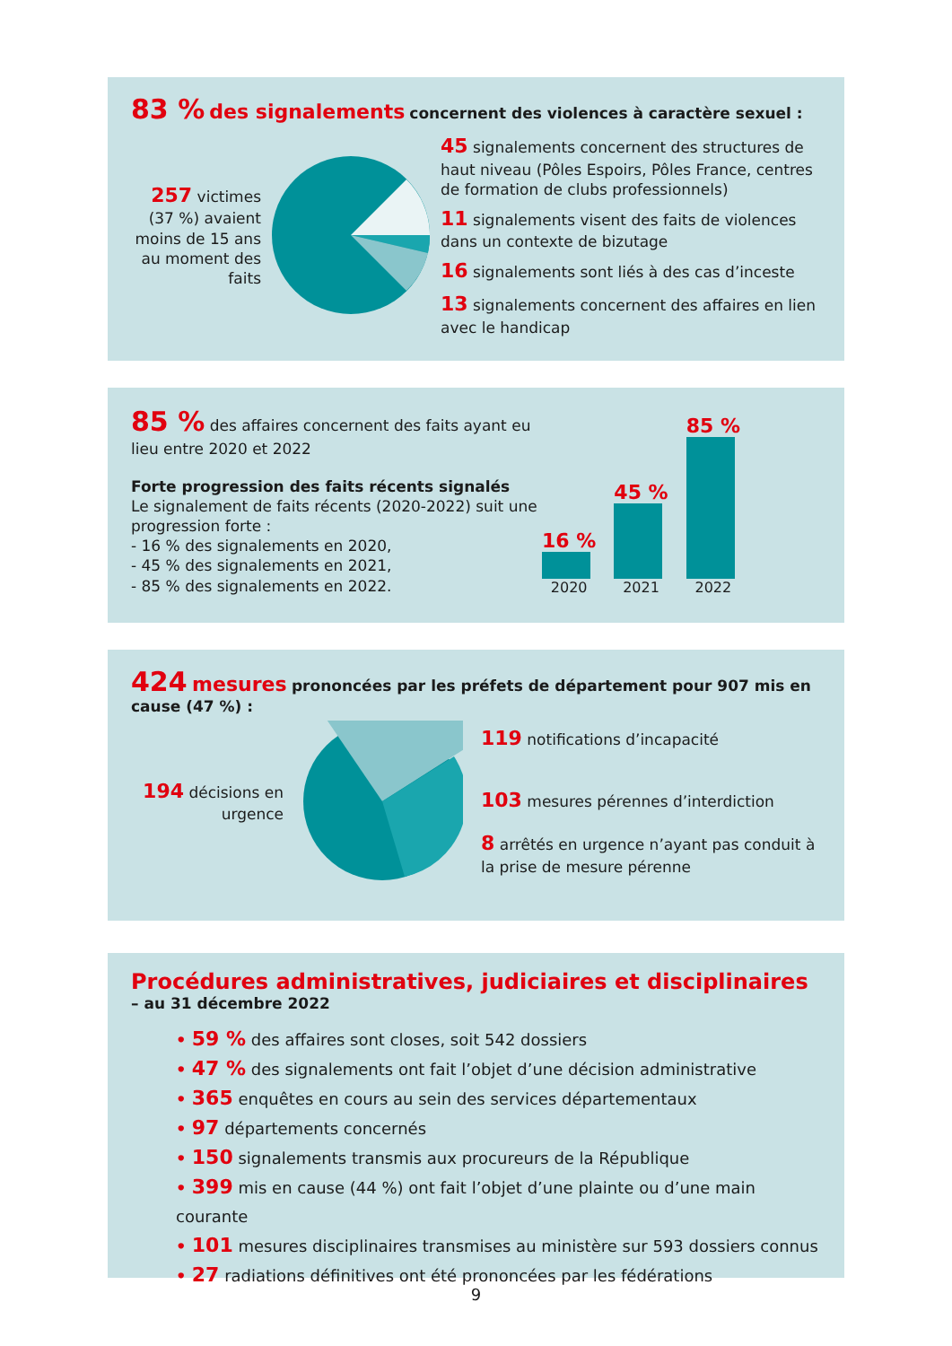83 % des signalements concernent des violences à caractère sexuel :
257 victimes (37 %) avaient moins de 15 ans au moment des faits
45 signalements concernent des structures de haut niveau (Pôles Espoirs, Pôles France, centres de formation de clubs professionnels)
11 signalements visent des faits de violences dans un contexte de bizutage
16 signalements sont liés à des cas d’inceste
13 signalements concernent des affaires en lien avec le handicap
85 % des affaires concernent des faits ayant eu lieu entre 2020 et 2022
Forte progression des faits récents signalés
Le signalement de faits récents (2020-2022) suit une progression forte :
- 16 % des signalements en 2020,
- 45 % des signalements en 2021,
- 85 % des signalements en 2022.
16 %
2020
45 %
2021
85 %
2022
424 mesures prononcées par les préfets de département pour 907 mis en cause (47 %) :
194 décisions en urgence
119 notifications d’incapacité
103 mesures pérennes d’interdiction
8 arrêtés en urgence n’ayant pas conduit à la prise de mesure pérenne
Procédures administratives, judiciaires et disciplinaires
– au 31 décembre 2022
• 59 % des affaires sont closes, soit 542 dossiers
• 47 % des signalements ont fait l’objet d’une décision administrative
• 365 enquêtes en cours au sein des services départementaux
• 97 départements concernés
• 150 signalements transmis aux procureurs de la République
• 399 mis en cause (44 %) ont fait l’objet d’une plainte ou d’une main courante
• 101 mesures disciplinaires transmises au ministère sur 593 dossiers connus
• 27 radiations définitives ont été prononcées par les fédérations
9